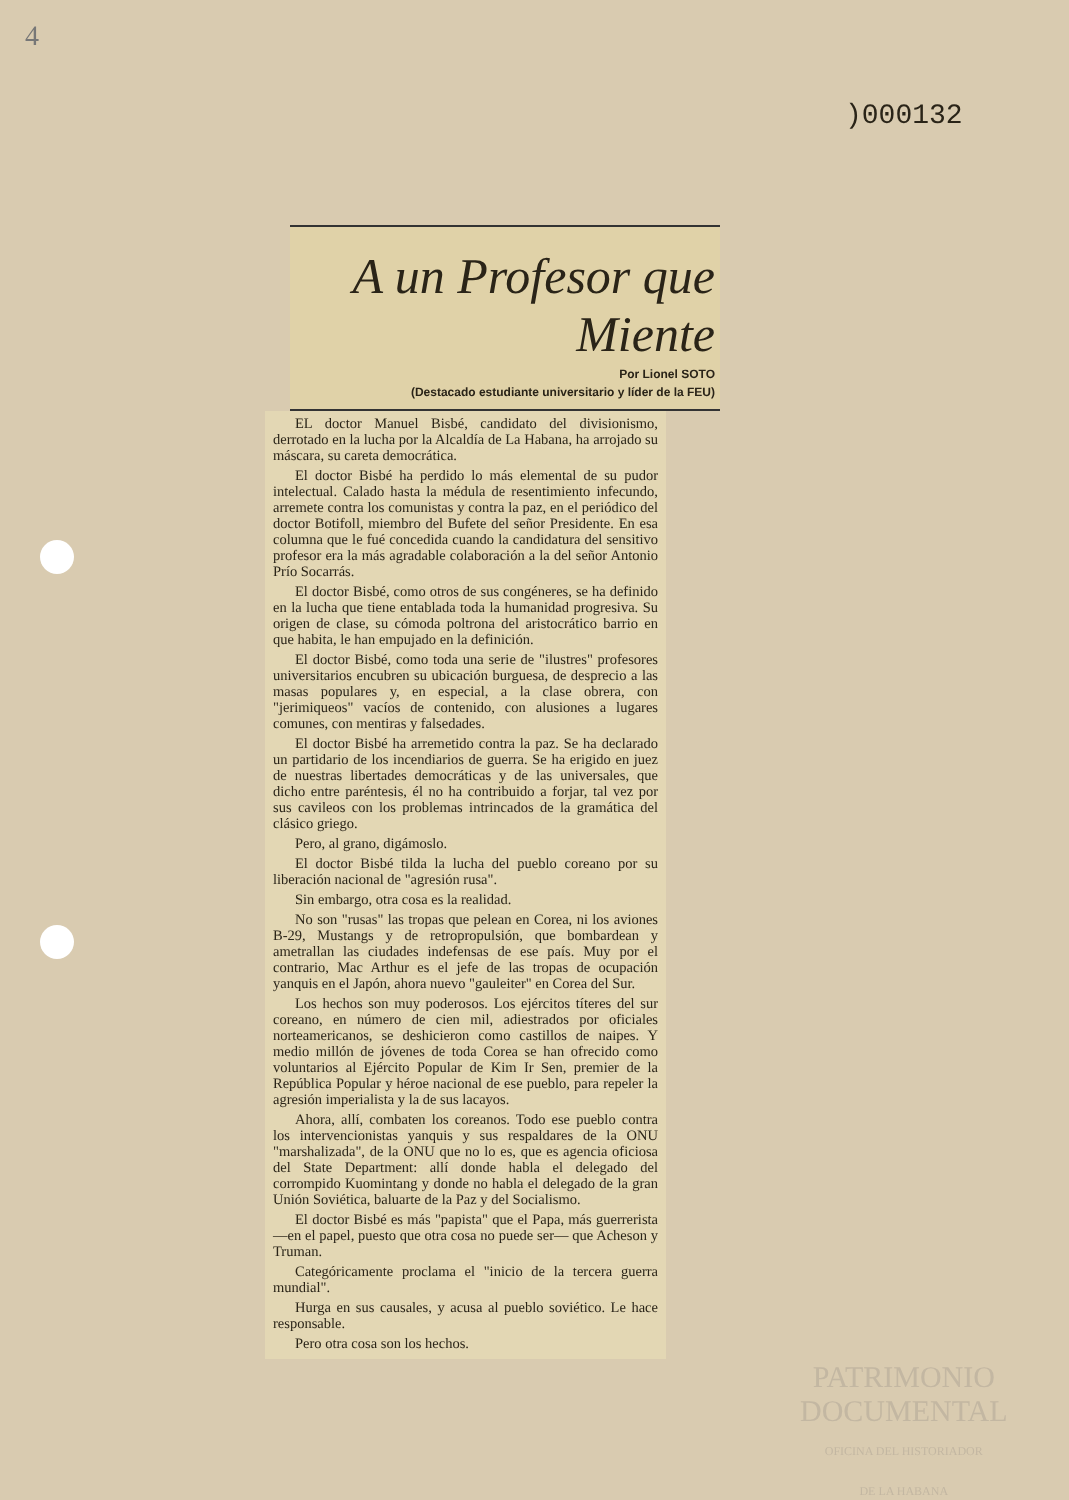4
)000132
A un Profesor que Miente
Por Lionel SOTO
(Destacado estudiante universitario y líder de la FEU)
EL doctor Manuel Bisbé, candidato del divisionismo, derrotado en la lucha por la Alcaldía de La Habana, ha arrojado su máscara, su careta democrática.
El doctor Bisbé ha perdido lo más elemental de su pudor intelectual. Calado hasta la médula de resentimiento infecundo, arremete contra los comunistas y contra la paz, en el periódico del doctor Botifoll, miembro del Bufete del señor Presidente. En esa columna que le fué concedida cuando la candidatura del sensitivo profesor era la más agradable colaboración a la del señor Antonio Prío Socarrás.
El doctor Bisbé, como otros de sus congéneres, se ha definido en la lucha que tiene entablada toda la humanidad progresiva. Su origen de clase, su cómoda poltrona del aristocrático barrio en que habita, le han empujado en la definición.
El doctor Bisbé, como toda una serie de "ilustres" profesores universitarios encubren su ubicación burguesa, de desprecio a las masas populares y, en especial, a la clase obrera, con "jerimiqueos" vacíos de contenido, con alusiones a lugares comunes, con mentiras y falsedades.
El doctor Bisbé ha arremetido contra la paz. Se ha declarado un partidario de los incendiarios de guerra. Se ha erigido en juez de nuestras libertades democráticas y de las universales, que dicho entre paréntesis, él no ha contribuido a forjar, tal vez por sus cavileos con los problemas intrincados de la gramática del clásico griego.
Pero, al grano, digámoslo.
El doctor Bisbé tilda la lucha del pueblo coreano por su liberación nacional de "agresión rusa".
Sin embargo, otra cosa es la realidad.
No son "rusas" las tropas que pelean en Corea, ni los aviones B-29, Mustangs y de retropropulsión, que bombardean y ametrallan las ciudades indefensas de ese país. Muy por el contrario, Mac Arthur es el jefe de las tropas de ocupación yanquis en el Japón, ahora nuevo "gauleiter" en Corea del Sur.
Los hechos son muy poderosos. Los ejércitos títeres del sur coreano, en número de cien mil, adiestrados por oficiales norteamericanos, se deshicieron como castillos de naipes. Y medio millón de jóvenes de toda Corea se han ofrecido como voluntarios al Ejército Popular de Kim Ir Sen, premier de la República Popular y héroe nacional de ese pueblo, para repeler la agresión imperialista y la de sus lacayos.
Ahora, allí, combaten los coreanos. Todo ese pueblo contra los intervencionistas yanquis y sus respaldares de la ONU "marshalizada", de la ONU que no lo es, que es agencia oficiosa del State Department: allí donde habla el delegado del corrompido Kuomintang y donde no habla el delegado de la gran Unión Soviética, baluarte de la Paz y del Socialismo.
El doctor Bisbé es más "papista" que el Papa, más guerrerista —en el papel, puesto que otra cosa no puede ser— que Acheson y Truman.
Categóricamente proclama el "inicio de la tercera guerra mundial".
Hurga en sus causales, y acusa al pueblo soviético. Le hace responsable.
Pero otra cosa son los hechos.
PATRIMONIO
DOCUMENTAL
OFICINA DEL HISTORIADOR
DE LA HABANA